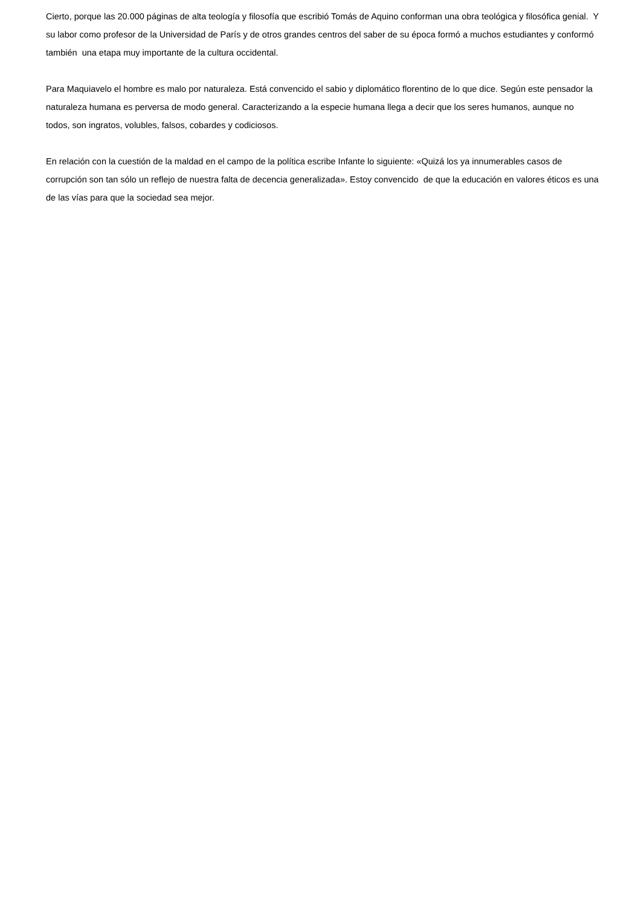Cierto, porque las 20.000 páginas de alta teología y filosofía que escribió Tomás de Aquino conforman una obra teológica y filosófica genial. Y su labor como profesor de la Universidad de París y de otros grandes centros del saber de su época formó a muchos estudiantes y conformó también una etapa muy importante de la cultura occidental.
Para Maquiavelo el hombre es malo por naturaleza. Está convencido el sabio y diplomático florentino de lo que dice. Según este pensador la naturaleza humana es perversa de modo general. Caracterizando a la especie humana llega a decir que los seres humanos, aunque no todos, son ingratos, volubles, falsos, cobardes y codiciosos.
En relación con la cuestión de la maldad en el campo de la política escribe Infante lo siguiente: «Quizá los ya innumerables casos de corrupción son tan sólo un reflejo de nuestra falta de decencia generalizada». Estoy convencido de que la educación en valores éticos es una de las vías para que la sociedad sea mejor.